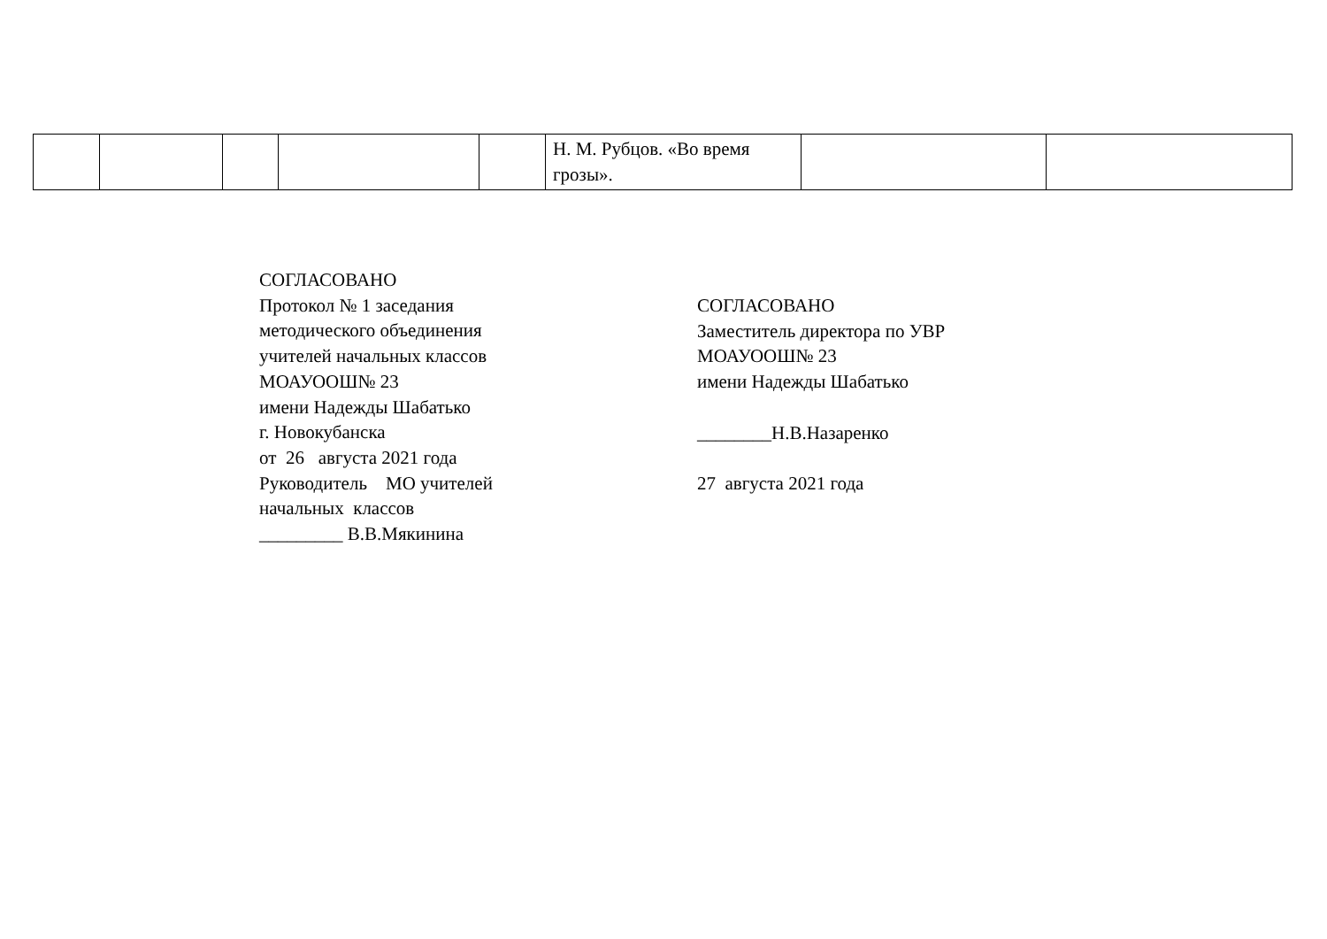| | | | | | Н. М. Рубцов. «Во время грозы». | | |
СОГЛАСОВАНО
Протокол № 1 заседания
методического объединения
учителей начальных классов
МОАУООШ№ 23
имени Надежды Шабатько
г. Новокубанска
от 26 августа 2021 года
Руководитель МО учителей
начальных классов
_________ В.В.Мякинина
СОГЛАСОВАНО
Заместитель директора по УВР
МОАУООШ№ 23
имени Надежды Шабатько
________Н.В.Назаренко
27 августа 2021 года